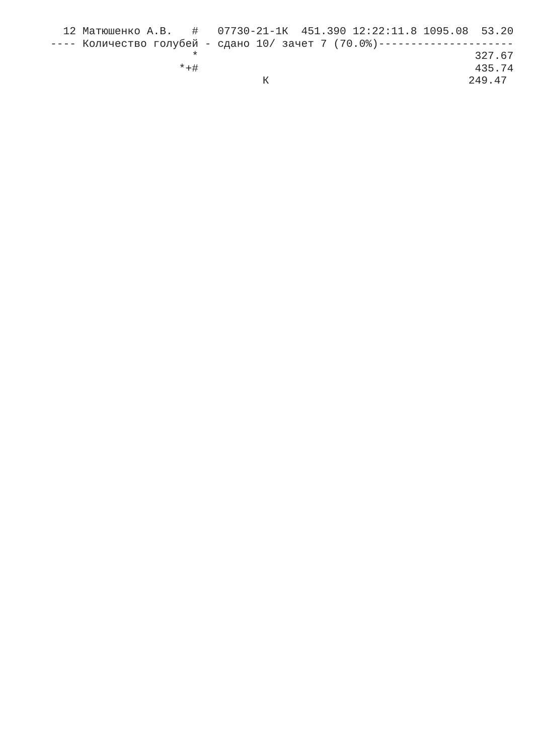12 Матюшенко А.В.   #   07730-21-1К  451.390 12:22:11.8 1095.08  53.20
---- Количество голубей - сдано 10/ зачет 7 (70.0%)---------------------
                      *                                           327.67
                    *+#                                           435.74
                                 К                               249.47